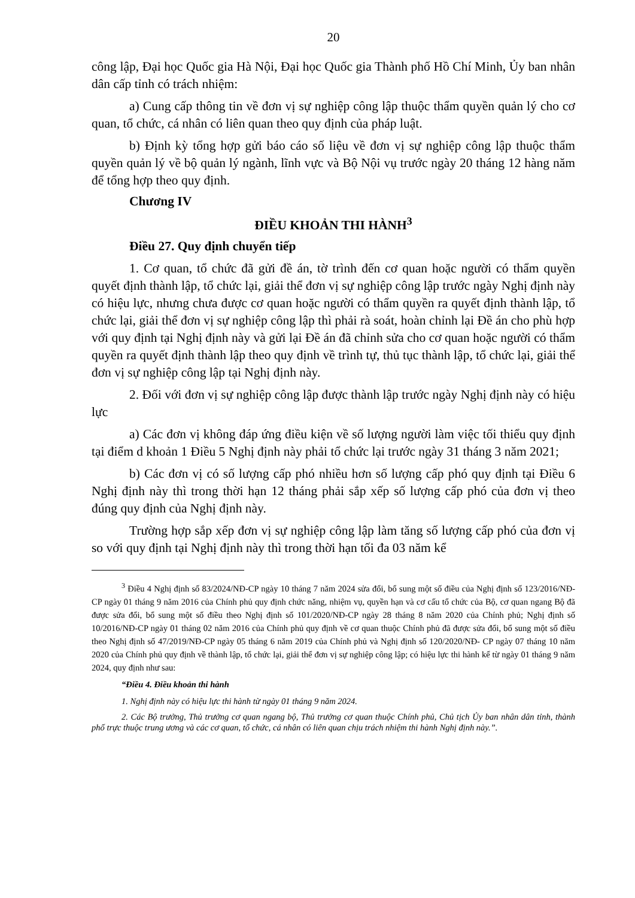20
công lập, Đại học Quốc gia Hà Nội, Đại học Quốc gia Thành phố Hồ Chí Minh, Ủy ban nhân dân cấp tỉnh có trách nhiệm:
a) Cung cấp thông tin về đơn vị sự nghiệp công lập thuộc thẩm quyền quản lý cho cơ quan, tổ chức, cá nhân có liên quan theo quy định của pháp luật.
b) Định kỳ tổng hợp gửi báo cáo số liệu về đơn vị sự nghiệp công lập thuộc thẩm quyền quản lý về bộ quản lý ngành, lĩnh vực và Bộ Nội vụ trước ngày 20 tháng 12 hàng năm để tổng hợp theo quy định.
Chương IV
ĐIỀU KHOẢN THI HÀNH<sup>3</sup>
Điều 27. Quy định chuyển tiếp
1. Cơ quan, tổ chức đã gửi đề án, tờ trình đến cơ quan hoặc người có thẩm quyền quyết định thành lập, tổ chức lại, giải thể đơn vị sự nghiệp công lập trước ngày Nghị định này có hiệu lực, nhưng chưa được cơ quan hoặc người có thẩm quyền ra quyết định thành lập, tổ chức lại, giải thể đơn vị sự nghiệp công lập thì phải rà soát, hoàn chỉnh lại Đề án cho phù hợp với quy định tại Nghị định này và gửi lại Đề án đã chỉnh sửa cho cơ quan hoặc người có thẩm quyền ra quyết định thành lập theo quy định về trình tự, thủ tục thành lập, tổ chức lại, giải thể đơn vị sự nghiệp công lập tại Nghị định này.
2. Đối với đơn vị sự nghiệp công lập được thành lập trước ngày Nghị định này có hiệu lực
a) Các đơn vị không đáp ứng điều kiện về số lượng người làm việc tối thiểu quy định tại điểm d khoản 1 Điều 5 Nghị định này phải tổ chức lại trước ngày 31 tháng 3 năm 2021;
b) Các đơn vị có số lượng cấp phó nhiều hơn số lượng cấp phó quy định tại Điều 6 Nghị định này thì trong thời hạn 12 tháng phải sắp xếp số lượng cấp phó của đơn vị theo đúng quy định của Nghị định này.
Trường hợp sắp xếp đơn vị sự nghiệp công lập làm tăng số lượng cấp phó của đơn vị so với quy định tại Nghị định này thì trong thời hạn tối đa 03 năm kể
<sup>3</sup> Điều 4 Nghị định số 83/2024/NĐ-CP ngày 10 tháng 7 năm 2024 sửa đổi, bổ sung một số điều của Nghị định số 123/2016/NĐ-CP ngày 01 tháng 9 năm 2016 của Chính phủ quy định chức năng, nhiệm vụ, quyền hạn và cơ cấu tổ chức của Bộ, cơ quan ngang Bộ đã được sửa đổi, bổ sung một số điều theo Nghị định số 101/2020/NĐ-CP ngày 28 tháng 8 năm 2020 của Chính phủ; Nghị định số 10/2016/NĐ-CP ngày 01 tháng 02 năm 2016 của Chính phủ quy định về cơ quan thuộc Chính phủ đã được sửa đổi, bổ sung một số điều theo Nghị định số 47/2019/NĐ-CP ngày 05 tháng 6 năm 2019 của Chính phủ và Nghị định số 120/2020/NĐ- CP ngày 07 tháng 10 năm 2020 của Chính phủ quy định về thành lập, tổ chức lại, giải thể đơn vị sự nghiệp công lập; có hiệu lực thi hành kể từ ngày 01 tháng 9 năm 2024, quy định như sau:
“Điều 4. Điều khoản thi hành
1. Nghị định này có hiệu lực thi hành từ ngày 01 tháng 9 năm 2024.
2. Các Bộ trưởng, Thủ trưởng cơ quan ngang bộ, Thủ trưởng cơ quan thuộc Chính phủ, Chủ tịch Ủy ban nhân dân tỉnh, thành phố trực thuộc trung ương và các cơ quan, tổ chức, cá nhân có liên quan chịu trách nhiệm thi hành Nghị định này.”.